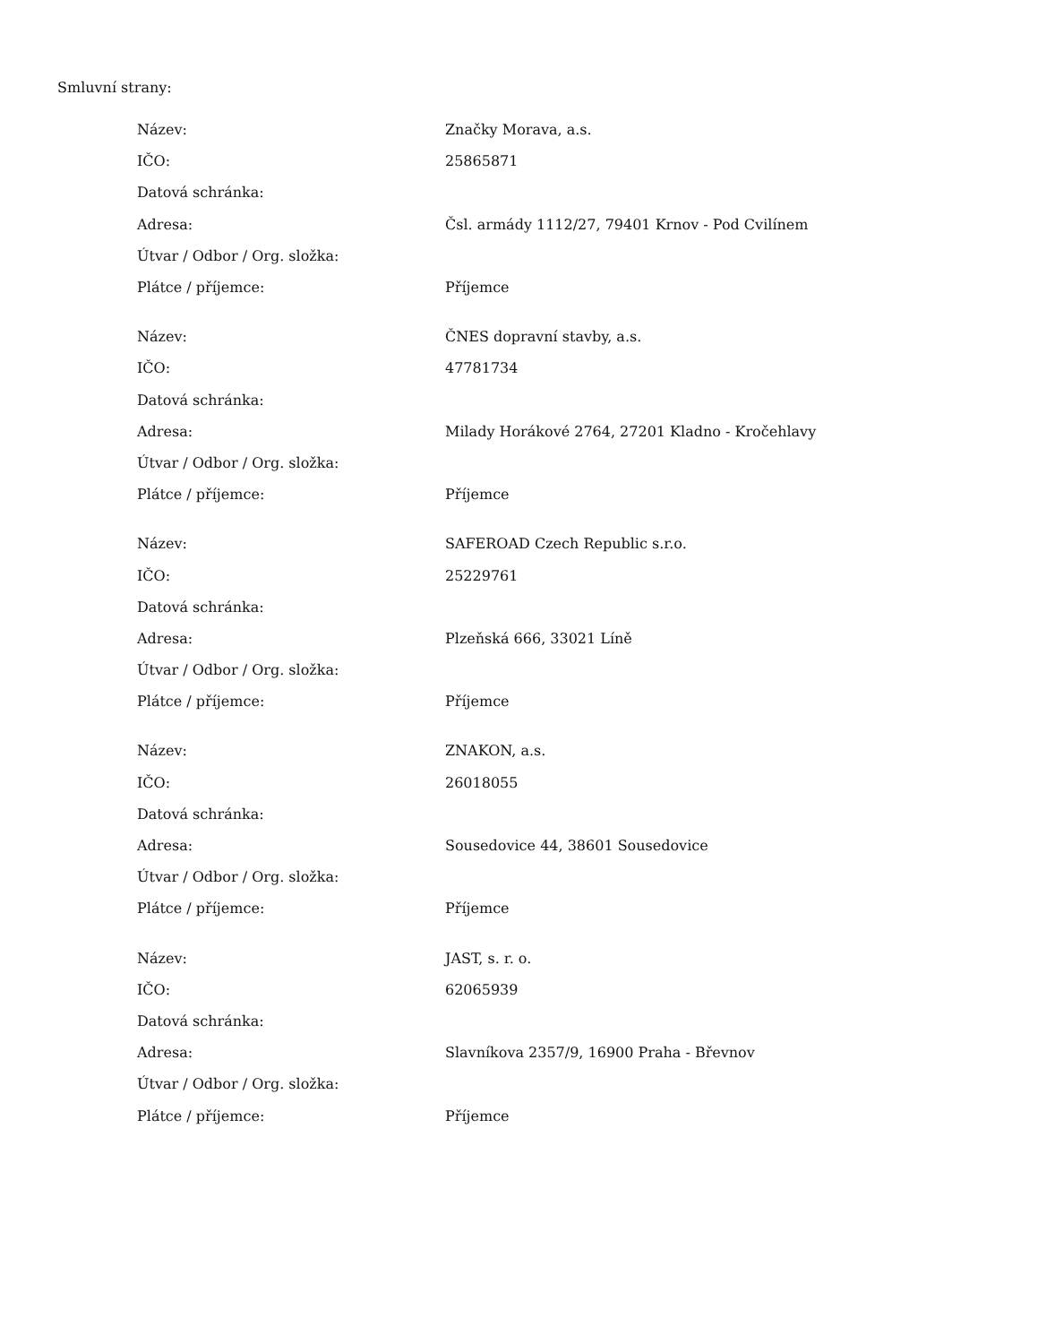Smluvní strany:
| Název: | Značky Morava, a.s. |
| IČO: | 25865871 |
| Datová schránka: | |
| Adresa: | Čsl. armády 1112/27, 79401 Krnov - Pod Cvilínem |
| Útvar / Odbor / Org. složka: | |
| Plátce / příjemce: | Příjemce |
| Název: | ČNES dopravní stavby, a.s. |
| IČO: | 47781734 |
| Datová schránka: | |
| Adresa: | Milady Horákové 2764, 27201 Kladno - Kročehlavy |
| Útvar / Odbor / Org. složka: | |
| Plátce / příjemce: | Příjemce |
| Název: | SAFEROAD Czech Republic s.r.o. |
| IČO: | 25229761 |
| Datová schránka: | |
| Adresa: | Plzeňská 666, 33021 Líně |
| Útvar / Odbor / Org. složka: | |
| Plátce / příjemce: | Příjemce |
| Název: | ZNAKON, a.s. |
| IČO: | 26018055 |
| Datová schránka: | |
| Adresa: | Sousedovice 44, 38601 Sousedovice |
| Útvar / Odbor / Org. složka: | |
| Plátce / příjemce: | Příjemce |
| Název: | JAST, s. r. o. |
| IČO: | 62065939 |
| Datová schránka: | |
| Adresa: | Slavníkova 2357/9, 16900 Praha - Břevnov |
| Útvar / Odbor / Org. složka: | |
| Plátce / příjemce: | Příjemce |